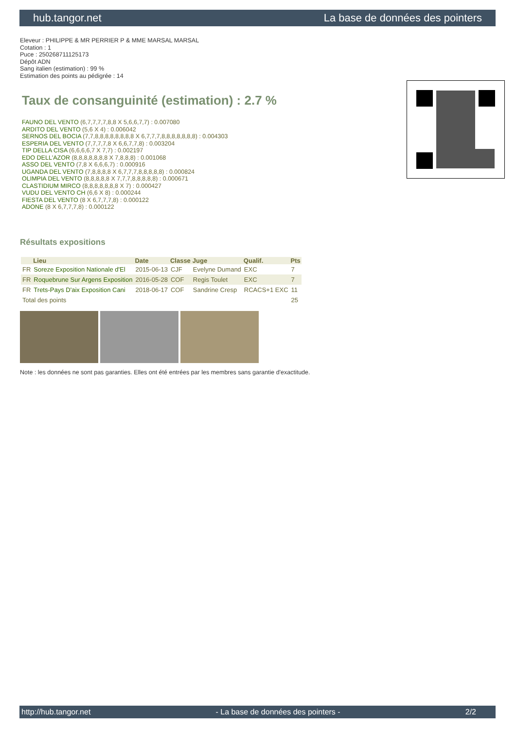hub.tangor.net La base de données des pointers
Eleveur : PHILIPPE & MR PERRIER P & MME MARSAL MARSAL
Cotation : 1
Puce : 250268711125173
Dépôt ADN
Sang italien (estimation) : 99 %
Estimation des points au pédigrée : 14
Taux de consanguinité (estimation) : 2.7 %
FAUNO DEL VENTO (6,7,7,7,7,8,8 X 5,6,6,7,7) : 0.007080
ARDITO DEL VENTO (5,6 X 4) : 0.006042
SERNOS DEL BOCIA (7,7,8,8,8,8,8,8,8,8 X 6,7,7,7,8,8,8,8,8,8,8) : 0.004303
ESPERIA DEL VENTO (7,7,7,7,8 X 6,6,7,7,8) : 0.003204
TIP DELLA CISA (6,6,6,6,7 X 7,7) : 0.002197
EDO DELL'AZOR (8,8,8,8,8,8,8 X 7,8,8,8) : 0.001068
ASSO DEL VENTO (7,8 X 6,6,6,7) : 0.000916
UGANDA DEL VENTO (7,8,8,8,8 X 6,7,7,7,8,8,8,8,8) : 0.000824
OLIMPIA DEL VENTO (8,8,8,8,8 X 7,7,7,8,8,8,8,8) : 0.000671
CLASTIDIUM MIRCO (8,8,8,8,8,8,8 X 7) : 0.000427
VUDU DEL VENTO CH (6,6 X 8) : 0.000244
FIESTA DEL VENTO (8 X 6,7,7,7,8) : 0.000122
ADONE (8 X 6,7,7,7,8) : 0.000122
Résultats expositions
| | Lieu | Date | Classe | Juge | Qualif. | Pts |
| --- | --- | --- | --- | --- | --- | --- |
| FR | Soreze Exposition Nationale d'El | 2015-06-13 | CJF | Evelyne Dumand | EXC | 7 |
| FR | Roquebrune Sur Argens Exposition | 2016-05-28 | COF | Regis Toulet | EXC | 7 |
| FR | Trets-Pays D'aix Exposition Cani | 2018-06-17 | COF | Sandrine Cresp | RCACS+1 EXC | 11 |
| Total des points | | | | | | 25 |
Note : les données ne sont pas garanties. Elles ont été entrées par les membres sans garantie d'exactitude.
http://hub.tangor.net - La base de données des pointers - 2/2